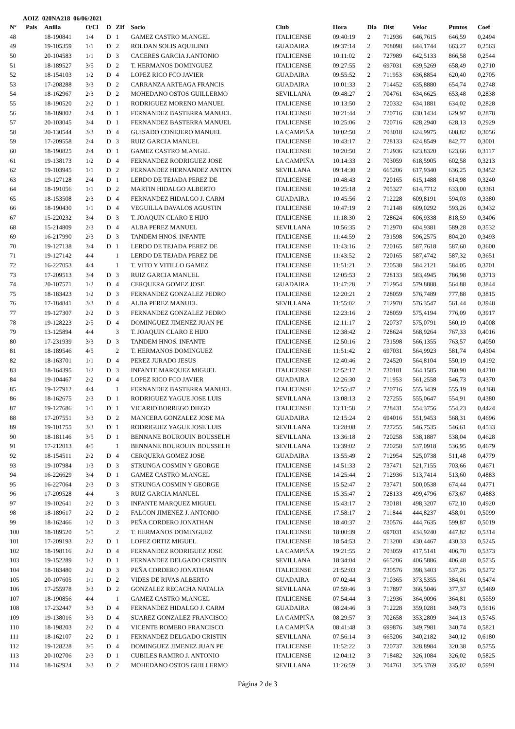AOIZ 020NA218 06/06/2021
| Nº | Pais | Anilla | O/Cl | D | ZIf | Socio | Club | Hora | Dia | Dist | Veloc | Puntos | Coef |
| --- | --- | --- | --- | --- | --- | --- | --- | --- | --- | --- | --- | --- | --- |
| 48 | | 18-190841 | 1/4 | D | 1 | GAMEZ CASTRO M.ANGEL | ITALICENSE | 09:40:19 | 2 | 712936 | 646,7615 | 646,59 | 0,2494 |
| 49 | | 19-105359 | 1/1 | D | 2 | ROLDAN SOLIS AQUILINO | GUADAIRA | 09:37:14 | 2 | 708098 | 644,1744 | 663,27 | 0,2563 |
| 50 | | 20-104583 | 1/1 | D | 3 | CACERES GARCIA J.ANTONIO | ITALICENSE | 10:11:02 | 2 | 727989 | 642,5133 | 866,58 | 0,2544 |
| 51 | | 18-189527 | 3/5 | D | 2 | T. HERMANOS DOMINGUEZ | ITALICENSE | 09:27:55 | 2 | 697031 | 639,5269 | 658,49 | 0,2710 |
| 52 | | 18-154103 | 1/2 | D | 4 | LOPEZ RICO FCO JAVIER | GUADAIRA | 09:55:52 | 2 | 711953 | 636,8854 | 620,40 | 0,2705 |
| 53 | | 17-208288 | 3/3 | D | 2 | CARRANZA ARTEAGA FRANCIS | GUADAIRA | 10:01:33 | 2 | 714452 | 635,8880 | 654,74 | 0,2748 |
| 54 | | 18-162967 | 2/3 | D | 2 | MOHEDANO OSTOS GUILLERMO | SEVILLANA | 09:48:27 | 2 | 704761 | 634,6625 | 653,48 | 0,2838 |
| 55 | | 18-190520 | 2/2 | D | 1 | RODRIGUEZ MORENO MANUEL | ITALICENSE | 10:13:50 | 2 | 720332 | 634,1881 | 634,02 | 0,2828 |
| 56 | | 18-189802 | 2/4 | D | 1 | FERNANDEZ BASTERRA MANUEL | ITALICENSE | 10:21:44 | 2 | 720716 | 630,1434 | 629,97 | 0,2878 |
| 57 | | 20-103045 | 3/4 | D | 1 | FERNANDEZ BASTERRA MANUEL | ITALICENSE | 10:25:06 | 2 | 720716 | 628,2940 | 628,13 | 0,2929 |
| 58 | | 20-130544 | 3/3 | D | 4 | GUISADO CONEJERO MANUEL | LA CAMPIÑA | 10:02:50 | 2 | 703018 | 624,9975 | 608,82 | 0,3056 |
| 59 | | 17-209558 | 2/4 | D | 3 | RUIZ GARCIA MANUEL | ITALICENSE | 10:43:17 | 2 | 728133 | 624,8549 | 842,77 | 0,3001 |
| 60 | | 18-190825 | 2/4 | D | 1 | GAMEZ CASTRO M.ANGEL | ITALICENSE | 10:20:50 | 2 | 712936 | 623,8320 | 623,66 | 0,3117 |
| 61 | | 19-138173 | 1/2 | D | 4 | FERNANDEZ RODRIGUEZ JOSE | LA CAMPIÑA | 10:14:33 | 2 | 703059 | 618,5905 | 602,58 | 0,3213 |
| 62 | | 19-103945 | 1/1 | D | 2 | FERNANDEZ HERNANDEZ ANTON | SEVILLANA | 09:14:30 | 2 | 665206 | 617,9340 | 636,25 | 0,3452 |
| 63 | | 19-127128 | 2/4 | D | 1 | LERDO DE TEJADA PEREZ DE | ITALICENSE | 10:48:43 | 2 | 720165 | 615,1488 | 614,98 | 0,3240 |
| 64 | | 18-191056 | 1/1 | D | 2 | MARTIN HIDALGO ALBERTO | ITALICENSE | 10:25:18 | 2 | 705327 | 614,7712 | 633,00 | 0,3361 |
| 65 | | 18-153508 | 2/3 | D | 4 | FERNANDEZ HIDALGO J. CARM | GUADAIRA | 10:45:56 | 2 | 712228 | 609,8191 | 594,03 | 0,3380 |
| 66 | | 18-190430 | 1/1 | D | 4 | VEGUILLA DAVALOS AGUSTIN | ITALICENSE | 10:47:19 | 2 | 712148 | 609,0292 | 593,26 | 0,3432 |
| 67 | | 15-220232 | 3/4 | D | 3 | T. JOAQUIN CLARO E HIJO | ITALICENSE | 11:18:30 | 2 | 728624 | 606,9338 | 818,59 | 0,3406 |
| 68 | | 15-214809 | 2/3 | D | 4 | ALBA PEREZ MANUEL | SEVILLANA | 10:56:35 | 2 | 712970 | 604,9381 | 589,28 | 0,3532 |
| 69 | | 16-217990 | 2/3 | D | 3 | TANDEM HNOS. INFANTE | ITALICENSE | 11:44:59 | 2 | 731598 | 596,2575 | 804,20 | 0,3493 |
| 70 | | 19-127138 | 3/4 | D | 1 | LERDO DE TEJADA PEREZ DE | ITALICENSE | 11:43:16 | 2 | 720165 | 587,7618 | 587,60 | 0,3600 |
| 71 | | 19-127142 | 4/4 | | 1 | LERDO DE TEJADA PEREZ DE | ITALICENSE | 11:43:52 | 2 | 720165 | 587,4742 | 587,32 | 0,3651 |
| 72 | | 16-227053 | 4/4 | | 1 | T. VITO Y VITILLO GAMEZ | ITALICENSE | 11:51:21 | 2 | 720538 | 584,2121 | 584,05 | 0,3701 |
| 73 | | 17-209513 | 3/4 | D | 3 | RUIZ GARCIA MANUEL | ITALICENSE | 12:05:53 | 2 | 728133 | 583,4945 | 786,98 | 0,3713 |
| 74 | | 20-107571 | 1/2 | D | 4 | CERQUERA GOMEZ JOSE | GUADAIRA | 11:47:28 | 2 | 712954 | 579,8888 | 564,88 | 0,3844 |
| 75 | | 18-183423 | 1/2 | D | 3 | FERNANDEZ GONZALEZ PEDRO | ITALICENSE | 12:20:21 | 2 | 728059 | 576,7489 | 777,88 | 0,3815 |
| 76 | | 17-184841 | 3/3 | D | 4 | ALBA PEREZ MANUEL | SEVILLANA | 11:55:02 | 2 | 712970 | 576,3547 | 561,44 | 0,3948 |
| 77 | | 19-127307 | 2/2 | D | 3 | FERNANDEZ GONZALEZ PEDRO | ITALICENSE | 12:23:16 | 2 | 728059 | 575,4194 | 776,09 | 0,3917 |
| 78 | | 19-128223 | 2/5 | D | 4 | DOMINGUEZ JIMENEZ JUAN PE | ITALICENSE | 12:11:17 | 2 | 720737 | 575,0791 | 560,19 | 0,4008 |
| 79 | | 13-125894 | 4/4 | | 3 | T. JOAQUIN CLARO E HIJO | ITALICENSE | 12:38:42 | 2 | 728624 | 568,9264 | 767,33 | 0,4016 |
| 80 | | 17-231939 | 3/3 | D | 3 | TANDEM HNOS. INFANTE | ITALICENSE | 12:50:16 | 2 | 731598 | 566,1355 | 763,57 | 0,4050 |
| 81 | | 18-189546 | 4/5 | | 2 | T. HERMANOS DOMINGUEZ | ITALICENSE | 11:51:42 | 2 | 697031 | 564,9923 | 581,74 | 0,4304 |
| 82 | | 18-163701 | 1/1 | D | 4 | PEREZ JURADO JESUS | ITALICENSE | 12:40:46 | 2 | 724520 | 564,8104 | 550,19 | 0,4192 |
| 83 | | 18-164395 | 1/2 | D | 3 | INFANTE MARQUEZ MIGUEL | ITALICENSE | 12:52:17 | 2 | 730181 | 564,1585 | 760,90 | 0,4210 |
| 84 | | 19-104467 | 2/2 | D | 4 | LOPEZ RICO FCO JAVIER | GUADAIRA | 12:26:30 | 2 | 711953 | 561,2558 | 546,73 | 0,4370 |
| 85 | | 19-127912 | 4/4 | | 1 | FERNANDEZ BASTERRA MANUEL | ITALICENSE | 12:55:47 | 2 | 720716 | 555,3439 | 555,19 | 0,4368 |
| 86 | | 18-162675 | 2/3 | D | 1 | RODRIGUEZ YAGUE JOSE LUIS | SEVILLANA | 13:08:13 | 2 | 727255 | 555,0647 | 554,91 | 0,4380 |
| 87 | | 19-127686 | 1/1 | D | 1 | VICARIO BORREGO DIEGO | ITALICENSE | 13:11:58 | 2 | 728431 | 554,3756 | 554,23 | 0,4424 |
| 88 | | 17-207551 | 3/3 | D | 2 | MANCERA GONZALEZ JOSE MA | GUADAIRA | 12:15:24 | 2 | 694016 | 551,9453 | 568,31 | 0,4696 |
| 89 | | 19-101755 | 3/3 | D | 1 | RODRIGUEZ YAGUE JOSE LUIS | SEVILLANA | 13:28:08 | 2 | 727255 | 546,7535 | 546,61 | 0,4533 |
| 90 | | 18-181146 | 3/5 | D | 1 | BENNANE BOUROUIN BOUSSELH | SEVILLANA | 13:36:18 | 2 | 720258 | 538,1887 | 538,04 | 0,4628 |
| 91 | | 17-212013 | 4/5 | | 1 | BENNANE BOUROUIN BOUSSELH | SEVILLANA | 13:39:02 | 2 | 720258 | 537,0918 | 536,95 | 0,4679 |
| 92 | | 18-154511 | 2/2 | D | 4 | CERQUERA GOMEZ JOSE | GUADAIRA | 13:55:49 | 2 | 712954 | 525,0738 | 511,48 | 0,4779 |
| 93 | | 19-107984 | 1/3 | D | 3 | STRUNGA COSMIN Y GEORGE | ITALICENSE | 14:51:33 | 2 | 737471 | 521,7155 | 703,66 | 0,4671 |
| 94 | | 16-226629 | 3/4 | D | 1 | GAMEZ CASTRO M.ANGEL | ITALICENSE | 14:25:44 | 2 | 712936 | 513,7414 | 513,60 | 0,4883 |
| 95 | | 16-227064 | 2/3 | D | 3 | STRUNGA COSMIN Y GEORGE | ITALICENSE | 15:52:47 | 2 | 737471 | 500,0538 | 674,44 | 0,4771 |
| 96 | | 17-209528 | 4/4 | | 3 | RUIZ GARCIA MANUEL | ITALICENSE | 15:35:47 | 2 | 728133 | 499,4796 | 673,67 | 0,4883 |
| 97 | | 19-102641 | 2/2 | D | 3 | INFANTE MARQUEZ MIGUEL | ITALICENSE | 15:43:17 | 2 | 730181 | 498,3207 | 672,10 | 0,4920 |
| 98 | | 18-189617 | 2/2 | D | 2 | FALCON JIMENEZ J. ANTONIO | ITALICENSE | 17:58:17 | 2 | 711844 | 444,8237 | 458,01 | 0,5099 |
| 99 | | 18-162466 | 1/2 | D | 3 | PEÑA CORDERO JONATHAN | ITALICENSE | 18:40:37 | 2 | 730576 | 444,7635 | 599,87 | 0,5019 |
| 100 | | 18-189520 | 5/5 | | 2 | T. HERMANOS DOMINGUEZ | ITALICENSE | 18:00:39 | 2 | 697031 | 434,9240 | 447,82 | 0,5314 |
| 101 | | 17-209193 | 2/2 | D | 1 | LOPEZ ORTIZ MIGUEL | ITALICENSE | 18:54:53 | 2 | 713200 | 430,4467 | 430,33 | 0,5245 |
| 102 | | 18-198116 | 2/2 | D | 4 | FERNANDEZ RODRIGUEZ JOSE | LA CAMPIÑA | 19:21:55 | 2 | 703059 | 417,5141 | 406,70 | 0,5373 |
| 103 | | 19-152289 | 1/2 | D | 1 | FERNANDEZ DELGADO CRISTIN | SEVILLANA | 18:34:04 | 2 | 665206 | 406,5886 | 406,48 | 0,5735 |
| 104 | | 18-183480 | 2/2 | D | 3 | PEÑA CORDERO JONATHAN | ITALICENSE | 21:52:03 | 2 | 730576 | 398,3403 | 537,26 | 0,5272 |
| 105 | | 20-107605 | 1/1 | D | 2 | VIDES DE RIVAS ALBERTO | GUADAIRA | 07:02:44 | 3 | 710365 | 373,5355 | 384,61 | 0,5474 |
| 106 | | 17-255978 | 3/3 | D | 2 | GONZALEZ RECACHA NATALIA | SEVILLANA | 07:59:46 | 3 | 717897 | 366,5046 | 377,37 | 0,5469 |
| 107 | | 18-190856 | 4/4 | | 1 | GAMEZ CASTRO M.ANGEL | ITALICENSE | 07:54:44 | 3 | 712936 | 364,9096 | 364,81 | 0,5559 |
| 108 | | 17-232447 | 3/3 | D | 4 | FERNANDEZ HIDALGO J. CARM | GUADAIRA | 08:24:46 | 3 | 712228 | 359,0281 | 349,73 | 0,5616 |
| 109 | | 19-138016 | 3/3 | D | 4 | SUAREZ GONZALEZ FRANCISCO | LA CAMPIÑA | 08:29:57 | 3 | 702658 | 353,2809 | 344,13 | 0,5745 |
| 110 | | 18-198203 | 2/2 | D | 4 | VICENTE ROMERO FRANCISCO | LA CAMPIÑA | 08:41:48 | 3 | 699876 | 349,7981 | 340,74 | 0,5821 |
| 111 | | 18-162107 | 2/2 | D | 1 | FERNANDEZ DELGADO CRISTIN | SEVILLANA | 07:56:14 | 3 | 665206 | 340,2182 | 340,12 | 0,6180 |
| 112 | | 19-128228 | 3/5 | D | 4 | DOMINGUEZ JIMENEZ JUAN PE | ITALICENSE | 11:52:22 | 3 | 720737 | 328,8984 | 320,38 | 0,5755 |
| 113 | | 20-102706 | 2/3 | D | 1 | CUBILES RAMIRO J. ANTONIO | ITALICENSE | 12:04:12 | 3 | 718482 | 326,1084 | 326,02 | 0,5825 |
| 114 | | 18-162924 | 3/3 | D | 2 | MOHEDANO OSTOS GUILLERMO | SEVILLANA | 11:26:59 | 3 | 704761 | 325,3769 | 335,02 | 0,5991 |
Página 2 de 3